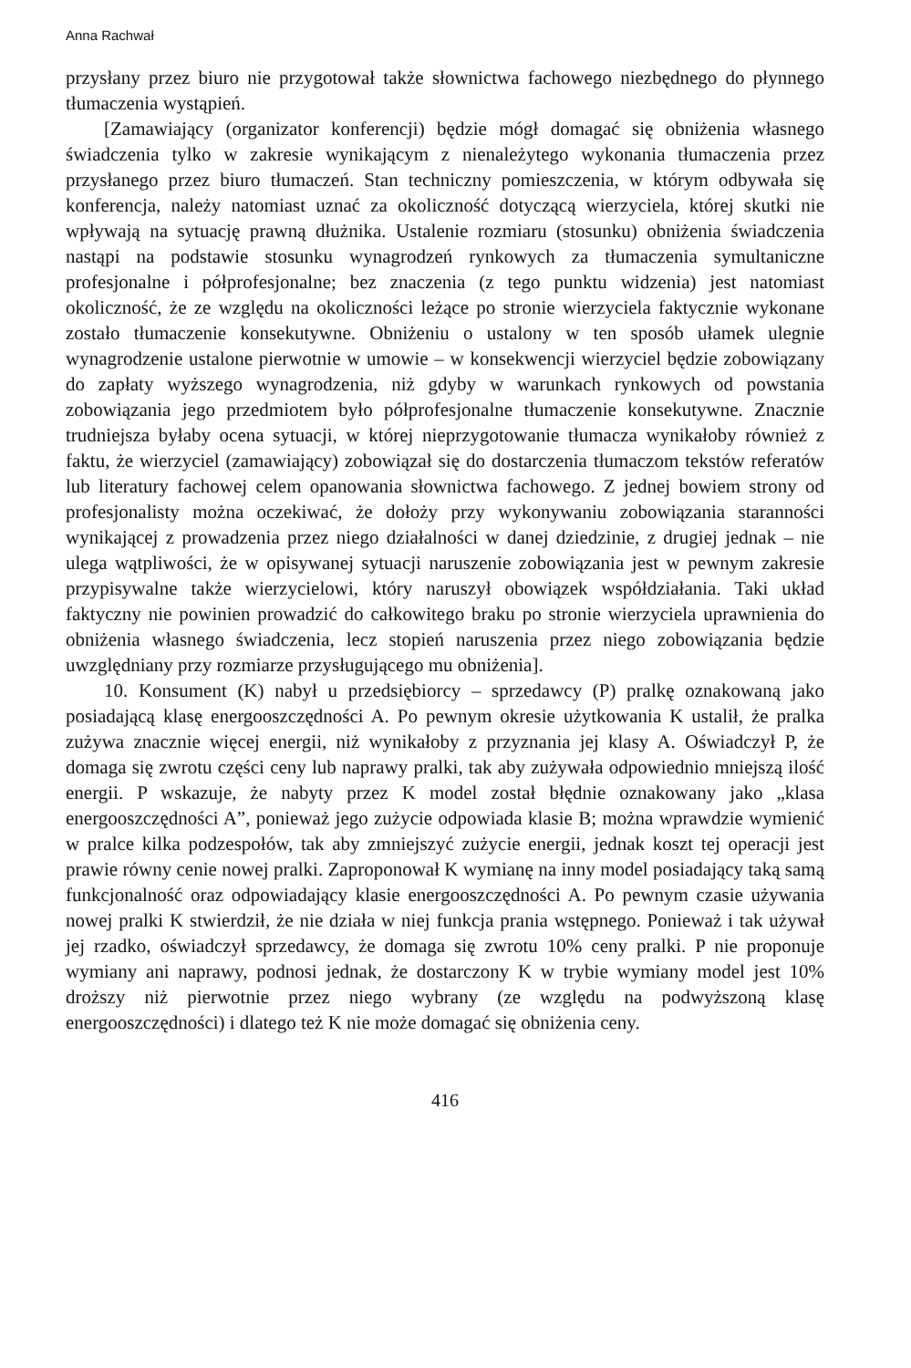Anna Rachwał
przysłany przez biuro nie przygotował także słownictwa fachowego niezbędnego do płynnego tłumaczenia wystąpień.
[Zamawiający (organizator konferencji) będzie mógł domagać się obniżenia własnego świadczenia tylko w zakresie wynikającym z nienależytego wykonania tłumaczenia przez przysłanego przez biuro tłumaczeń. Stan techniczny pomieszczenia, w którym odbywała się konferencja, należy natomiast uznać za okoliczność dotyczącą wierzyciela, której skutki nie wpływają na sytuację prawną dłużnika. Ustalenie rozmiaru (stosunku) obniżenia świadczenia nastąpi na podstawie stosunku wynagrodzeń rynkowych za tłumaczenia symultaniczne profesjonalne i półprofesjonalne; bez znaczenia (z tego punktu widzenia) jest natomiast okoliczność, że ze względu na okoliczności leżące po stronie wierzyciela faktycznie wykonane zostało tłumaczenie konsekutywne. Obniżeniu o ustalony w ten sposób ułamek ulegnie wynagrodzenie ustalone pierwotnie w umowie – w konsekwencji wierzyciel będzie zobowiązany do zapłaty wyższego wynagrodzenia, niż gdyby w warunkach rynkowych od powstania zobowiązania jego przedmiotem było półprofesjonalne tłumaczenie konsekutywne. Znacznie trudniejsza byłaby ocena sytuacji, w której nieprzygotowanie tłumacza wynikałoby również z faktu, że wierzyciel (zamawiający) zobowiązał się do dostarczenia tłumaczom tekstów referatów lub literatury fachowej celem opanowania słownictwa fachowego. Z jednej bowiem strony od profesjonalisty można oczekiwać, że dołoży przy wykonywaniu zobowiązania staranności wynikającej z prowadzenia przez niego działalności w danej dziedzinie, z drugiej jednak – nie ulega wątpliwości, że w opisywanej sytuacji naruszenie zobowiązania jest w pewnym zakresie przypisywalne także wierzycielowi, który naruszył obowiązek współdziałania. Taki układ faktyczny nie powinien prowadzić do całkowitego braku po stronie wierzyciela uprawnienia do obniżenia własnego świadczenia, lecz stopień naruszenia przez niego zobowiązania będzie uwzględniany przy rozmiarze przysługującego mu obniżenia].
10. Konsument (K) nabył u przedsiębiorcy – sprzedawcy (P) pralkę oznakowaną jako posiadającą klasę energooszczędności A. Po pewnym okresie użytkowania K ustalił, że pralka zużywa znacznie więcej energii, niż wynikałoby z przyznania jej klasy A. Oświadczył P, że domaga się zwrotu części ceny lub naprawy pralki, tak aby zużywała odpowiednio mniejszą ilość energii. P wskazuje, że nabyty przez K model został błędnie oznakowany jako „klasa energooszczędności A”, ponieważ jego zużycie odpowiada klasie B; można wprawdzie wymienić w pralce kilka podzespołów, tak aby zmniejszyć zużycie energii, jednak koszt tej operacji jest prawie równy cenie nowej pralki. Zaproponował K wymianę na inny model posiadający taką samą funkcjonalność oraz odpowiadający klasie energooszczędności A. Po pewnym czasie używania nowej pralki K stwierdził, że nie działa w niej funkcja prania wstępnego. Ponieważ i tak używał jej rzadko, oświadczył sprzedawcy, że domaga się zwrotu 10% ceny pralki. P nie proponuje wymiany ani naprawy, podnosi jednak, że dostarczony K w trybie wymiany model jest 10% droższy niż pierwotnie przez niego wybrany (ze względu na podwyższoną klasę energooszczędności) i dlatego też K nie może domagać się obniżenia ceny.
416